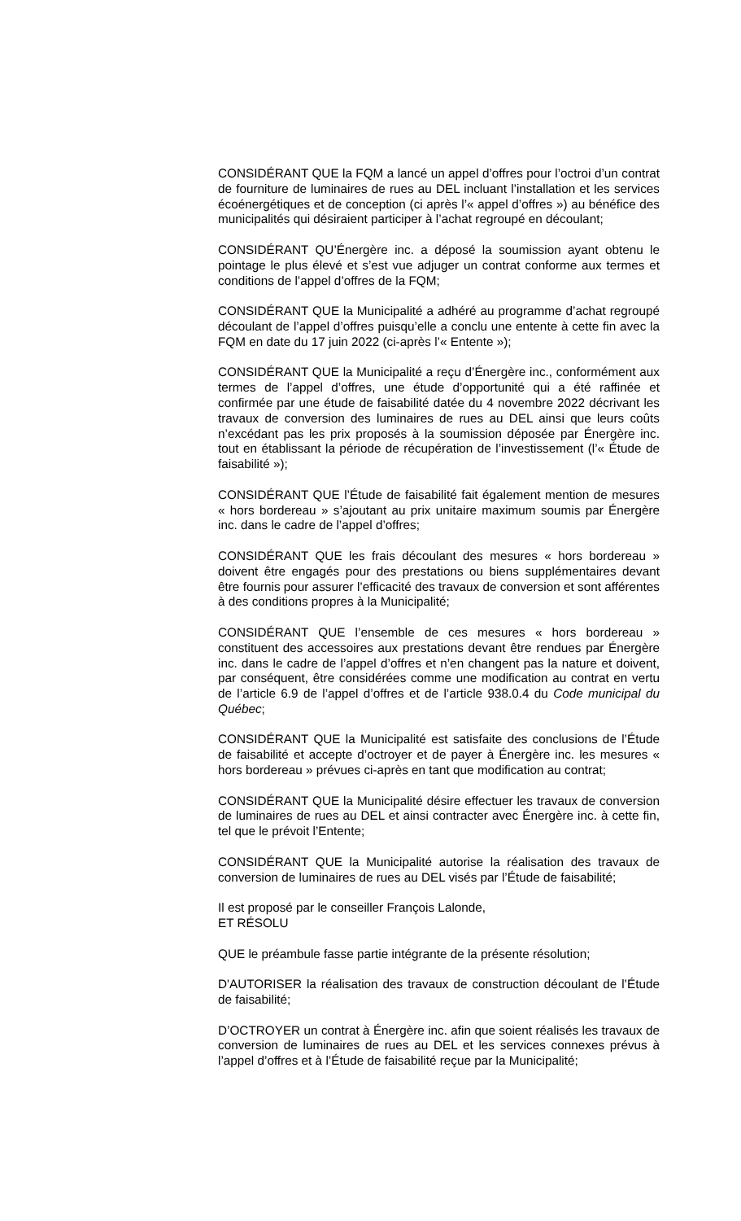CONSIDÉRANT QUE la FQM a lancé un appel d’offres pour l’octroi d’un contrat de fourniture de luminaires de rues au DEL incluant l’installation et les services écoénergétiques et de conception (ci après l’« appel d’offres ») au bénéfice des municipalités qui désiraient participer à l’achat regroupé en découlant;
CONSIDÉRANT QU’Énergère inc. a déposé la soumission ayant obtenu le pointage le plus élevé et s’est vue adjuger un contrat conforme aux termes et conditions de l’appel d’offres de la FQM;
CONSIDÉRANT QUE la Municipalité a adhéré au programme d’achat regroupé découlant de l’appel d’offres puisqu’elle a conclu une entente à cette fin avec la FQM en date du 17 juin 2022 (ci-après l’« Entente »);
CONSIDÉRANT QUE la Municipalité a reçu d’Énergère inc., conformément aux termes de l’appel d’offres, une étude d’opportunité qui a été raffinée et confirmée par une étude de faisabilité datée du 4 novembre 2022 décrivant les travaux de conversion des luminaires de rues au DEL ainsi que leurs coûts n’excédant pas les prix proposés à la soumission déposée par Énergère inc. tout en établissant la période de récupération de l’investissement (l’« Étude de faisabilité »);
CONSIDÉRANT QUE l’Étude de faisabilité fait également mention de mesures « hors bordereau » s’ajoutant au prix unitaire maximum soumis par Énergère inc. dans le cadre de l’appel d’offres;
CONSIDÉRANT QUE les frais découlant des mesures « hors bordereau » doivent être engagés pour des prestations ou biens supplémentaires devant être fournis pour assurer l’efficacité des travaux de conversion et sont afférentes à des conditions propres à la Municipalité;
CONSIDÉRANT QUE l’ensemble de ces mesures « hors bordereau » constituent des accessoires aux prestations devant être rendues par Énergère inc. dans le cadre de l’appel d’offres et n’en changent pas la nature et doivent, par conséquent, être considérées comme une modification au contrat en vertu de l’article 6.9 de l’appel d’offres et de l’article 938.0.4 du Code municipal du Québec;
CONSIDÉRANT QUE la Municipalité est satisfaite des conclusions de l’Étude de faisabilité et accepte d’octroyer et de payer à Énergère inc. les mesures « hors bordereau » prévues ci-après en tant que modification au contrat;
CONSIDÉRANT QUE la Municipalité désire effectuer les travaux de conversion de luminaires de rues au DEL et ainsi contracter avec Énergère inc. à cette fin, tel que le prévoit l’Entente;
CONSIDÉRANT QUE la Municipalité autorise la réalisation des travaux de conversion de luminaires de rues au DEL visés par l’Étude de faisabilité;
Il est proposé par le conseiller François Lalonde,
ET RÉSOLU
QUE le préambule fasse partie intégrante de la présente résolution;
D'AUTORISER la réalisation des travaux de construction découlant de l’Étude de faisabilité;
D’OCTROYER un contrat à Énergère inc. afin que soient réalisés les travaux de conversion de luminaires de rues au DEL et les services connexes prévus à l’appel d’offres et à l’Étude de faisabilité reçue par la Municipalité;